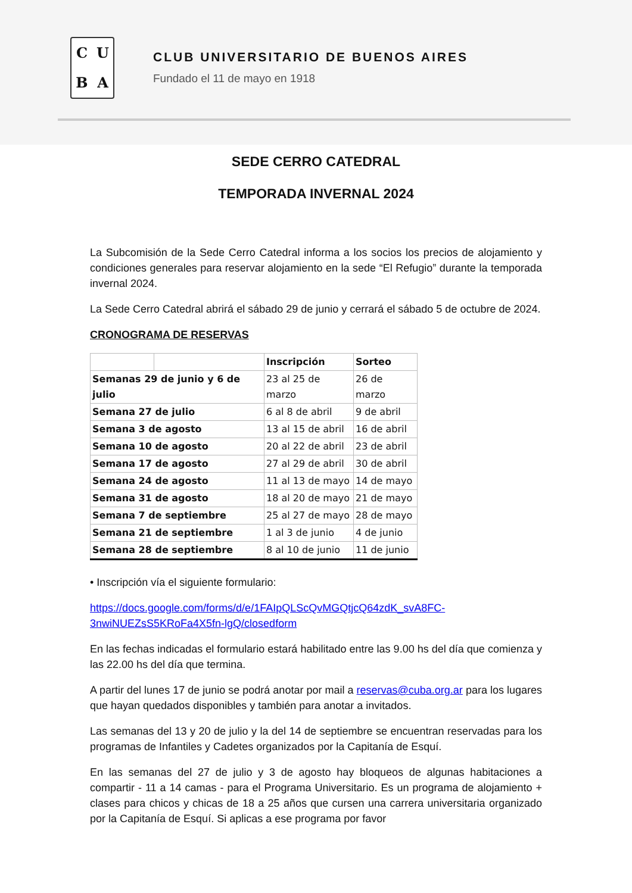CUBA
CLUB UNIVERSITARIO DE BUENOS AIRES
Fundado el 11 de mayo en 1918
SEDE CERRO CATEDRAL
TEMPORADA INVERNAL 2024
La Subcomisión de la Sede Cerro Catedral informa a los socios los precios de alojamiento y condiciones generales para reservar alojamiento en la sede “El Refugio” durante la temporada invernal 2024.
La Sede Cerro Catedral abrirá el sábado 29 de junio y cerrará el sábado 5 de octubre de 2024.
CRONOGRAMA DE RESERVAS
| | | Inscripción | Sorteo |
| --- | --- | --- | --- |
| Semanas 29 de junio y 6 de julio | | 23 al 25 de marzo | 26 de marzo |
| Semana 27 de julio | | 6 al 8 de abril | 9 de abril |
| Semana 3 de agosto | | 13 al 15 de abril | 16 de abril |
| Semana 10 de agosto | | 20 al 22 de abril | 23 de abril |
| Semana 17 de agosto | | 27 al 29 de abril | 30 de abril |
| Semana 24 de agosto | | 11 al 13 de mayo | 14 de mayo |
| Semana 31 de agosto | | 18 al 20 de mayo | 21 de mayo |
| Semana 7 de septiembre | | 25 al 27 de mayo | 28 de mayo |
| Semana 21 de septiembre | | 1 al 3 de junio | 4 de junio |
| Semana 28 de septiembre | | 8 al 10 de junio | 11 de junio |
• Inscripción vía el siguiente formulario:
https://docs.google.com/forms/d/e/1FAIpQLScQvMGQtjcQ64zdK_svA8FC-3nwiNUEZsS5KRoFa4X5fn-lgQ/closedform
En las fechas indicadas el formulario estará habilitado entre las 9.00 hs del día que comienza y las 22.00 hs del día que termina.
A partir del lunes 17 de junio se podrá anotar por mail a reservas@cuba.org.ar para los lugares que hayan quedados disponibles y también para anotar a invitados.
Las semanas del 13 y 20 de julio y la del 14 de septiembre se encuentran reservadas para los programas de Infantiles y Cadetes organizados por la Capitanía de Esquí.
En las semanas del 27 de julio y 3 de agosto hay bloqueos de algunas habitaciones a compartir - 11 a 14 camas - para el Programa Universitario. Es un programa de alojamiento + clases para chicos y chicas de 18 a 25 años que cursen una carrera universitaria organizado por la Capitanía de Esquí. Si aplicas a ese programa por favor